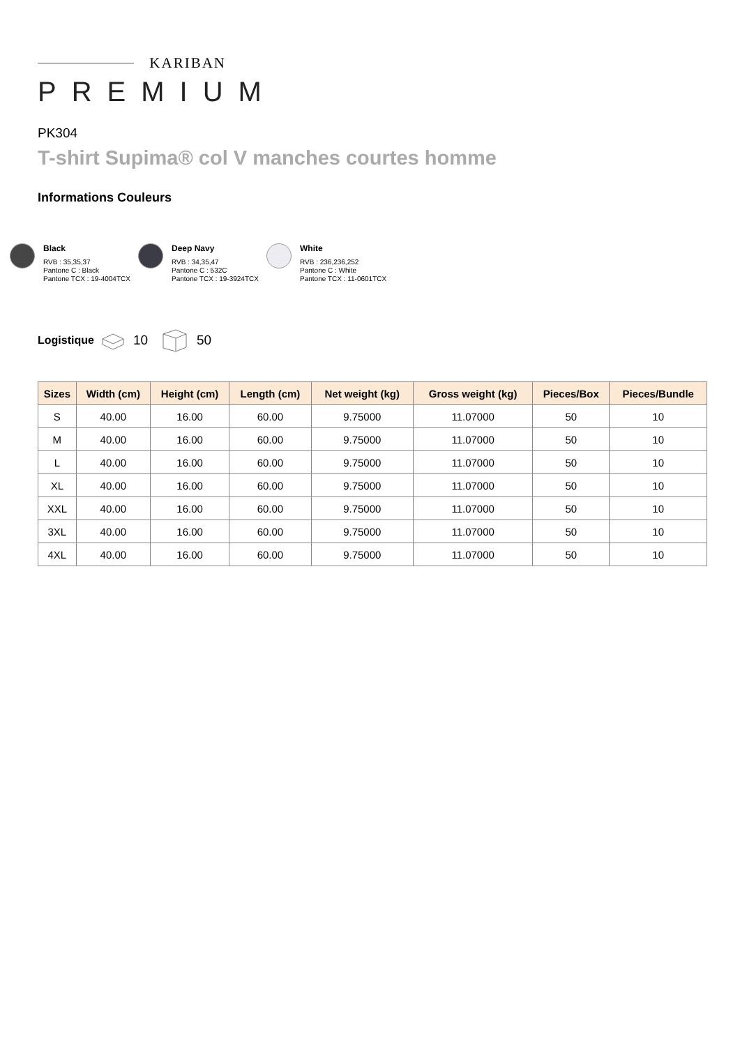KARIBAN
PREMIUM
PK304
T-shirt Supima® col V manches courtes homme
Informations Couleurs
Black
RVB : 35,35,37
Pantone C : Black
Pantone TCX : 19-4004TCX
Deep Navy
RVB : 34,35,47
Pantone C : 532C
Pantone TCX : 19-3924TCX
White
RVB : 236,236,252
Pantone C : White
Pantone TCX : 11-0601TCX
Logistique 10 50
| Sizes | Width (cm) | Height (cm) | Length (cm) | Net weight (kg) | Gross weight (kg) | Pieces/Box | Pieces/Bundle |
| --- | --- | --- | --- | --- | --- | --- | --- |
| S | 40.00 | 16.00 | 60.00 | 9.75000 | 11.07000 | 50 | 10 |
| M | 40.00 | 16.00 | 60.00 | 9.75000 | 11.07000 | 50 | 10 |
| L | 40.00 | 16.00 | 60.00 | 9.75000 | 11.07000 | 50 | 10 |
| XL | 40.00 | 16.00 | 60.00 | 9.75000 | 11.07000 | 50 | 10 |
| XXL | 40.00 | 16.00 | 60.00 | 9.75000 | 11.07000 | 50 | 10 |
| 3XL | 40.00 | 16.00 | 60.00 | 9.75000 | 11.07000 | 50 | 10 |
| 4XL | 40.00 | 16.00 | 60.00 | 9.75000 | 11.07000 | 50 | 10 |